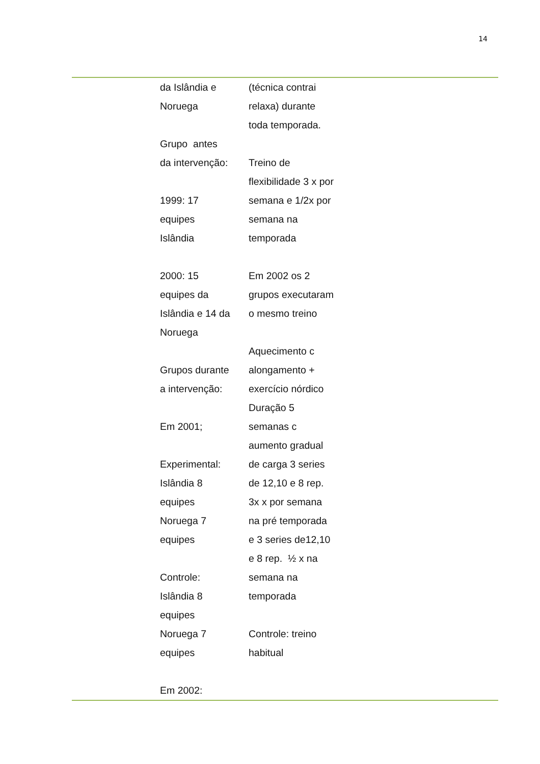14
| | da Islândia e Noruega Grupo antes da intervenção: 1999: 17 equipes Islândia 2000: 15 equipes da Islândia e 14 da Noruega Grupos durante a intervenção: Em 2001; Experimental: Islândia 8 equipes Noruega 7 equipes Controle: Islândia 8 equipes Noruega 7 equipes Em 2002: | (técnica contrai relaxa) durante toda temporada. Treino de flexibilidade 3 x por semana e 1/2x por semana na temporada Em 2002 os 2 grupos executaram o mesmo treino Aquecimento c alongamento + exercício nórdico Duração 5 semanas c aumento gradual de carga 3 series de 12,10 e 8 rep. 3x x por semana na pré temporada e 3 series de12,10 e 8 rep. ½ x na semana na temporada Controle: treino habitual | |